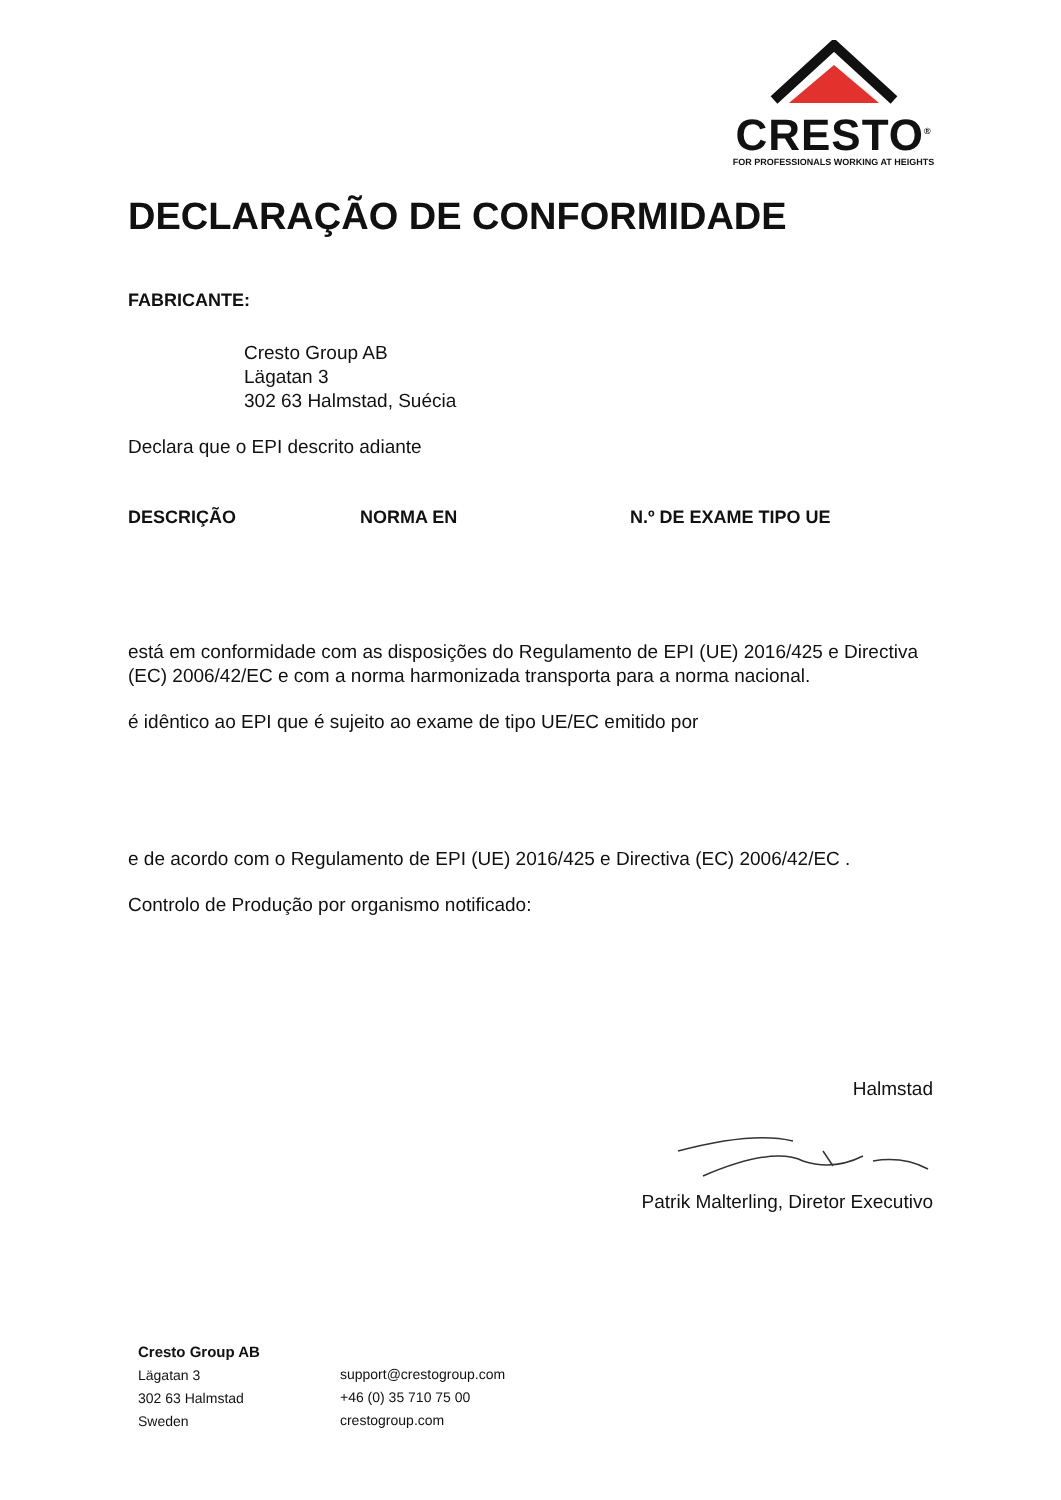CRESTO<sup>®</sup>
FOR PROFESSIONALS WORKING AT HEIGHTS
DECLARAÇÃO DE CONFORMIDADE
FABRICANTE:
Cresto Group AB
Lägatan 3
302 63 Halmstad, Suécia
Declara que o EPI descrito adiante
| DESCRIÇÃO | NORMA EN | N.º DE EXAME TIPO UE |
| --- | --- | --- |
está em conformidade com as disposições do Regulamento de EPI (UE) 2016/425 e Directiva (EC) 2006/42/EC e com a norma harmonizada transporta para a norma nacional.
é idêntico ao EPI que é sujeito ao exame de tipo UE/EC emitido por
e de acordo com o Regulamento de EPI (UE) 2016/425 e Directiva (EC) 2006/42/EC .
Controlo de Produção por organismo notificado:
Halmstad
Patrik Malterling, Diretor Executivo
Cresto Group AB
Lägatan 3
302 63 Halmstad
Sweden
support@crestogroup.com
+46 (0) 35 710 75 00
crestogroup.com